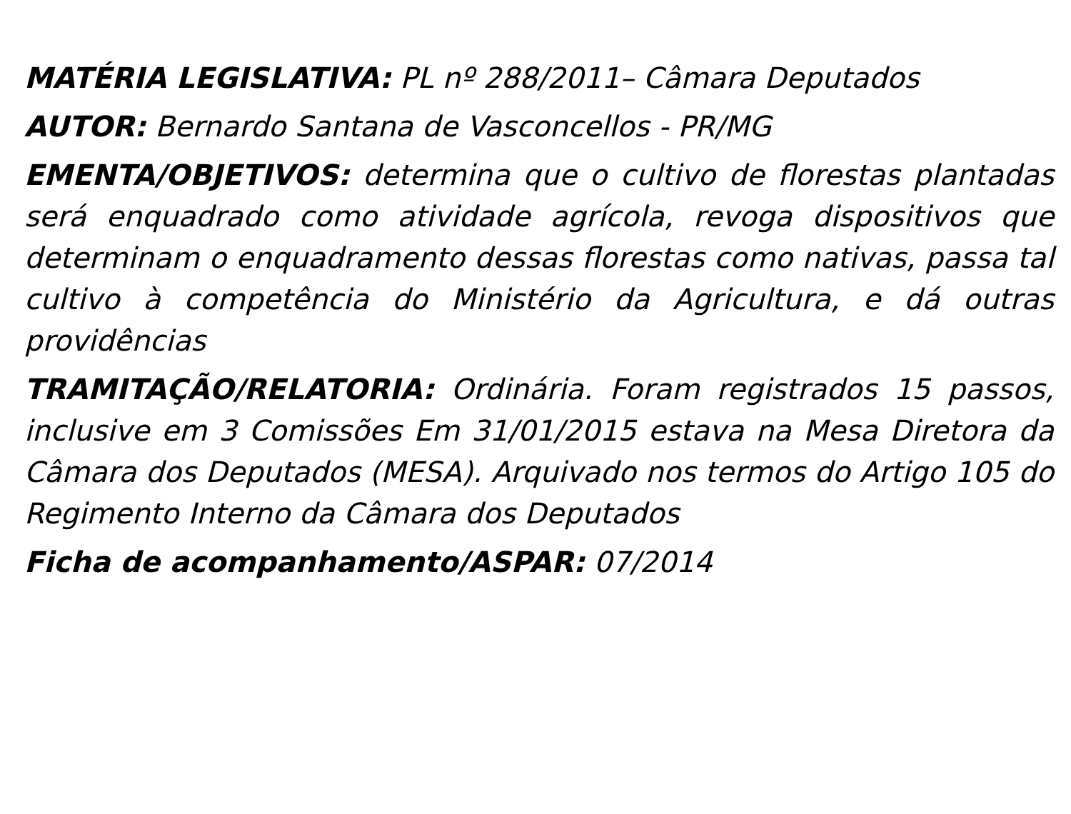MATÉRIA LEGISLATIVA: PL nº 288/2011– Câmara Deputados
AUTOR: Bernardo Santana de Vasconcellos - PR/MG
EMENTA/OBJETIVOS: determina que o cultivo de florestas plantadas será enquadrado como atividade agrícola, revoga dispositivos que determinam o enquadramento dessas florestas como nativas, passa tal cultivo à competência do Ministério da Agricultura, e dá outras providências
TRAMITAÇÃO/RELATORIA: Ordinária. Foram registrados 15 passos, inclusive em 3 Comissões Em 31/01/2015 estava na Mesa Diretora da Câmara dos Deputados (MESA). Arquivado nos termos do Artigo 105 do Regimento Interno da Câmara dos Deputados
Ficha de acompanhamento/ASPAR: 07/2014